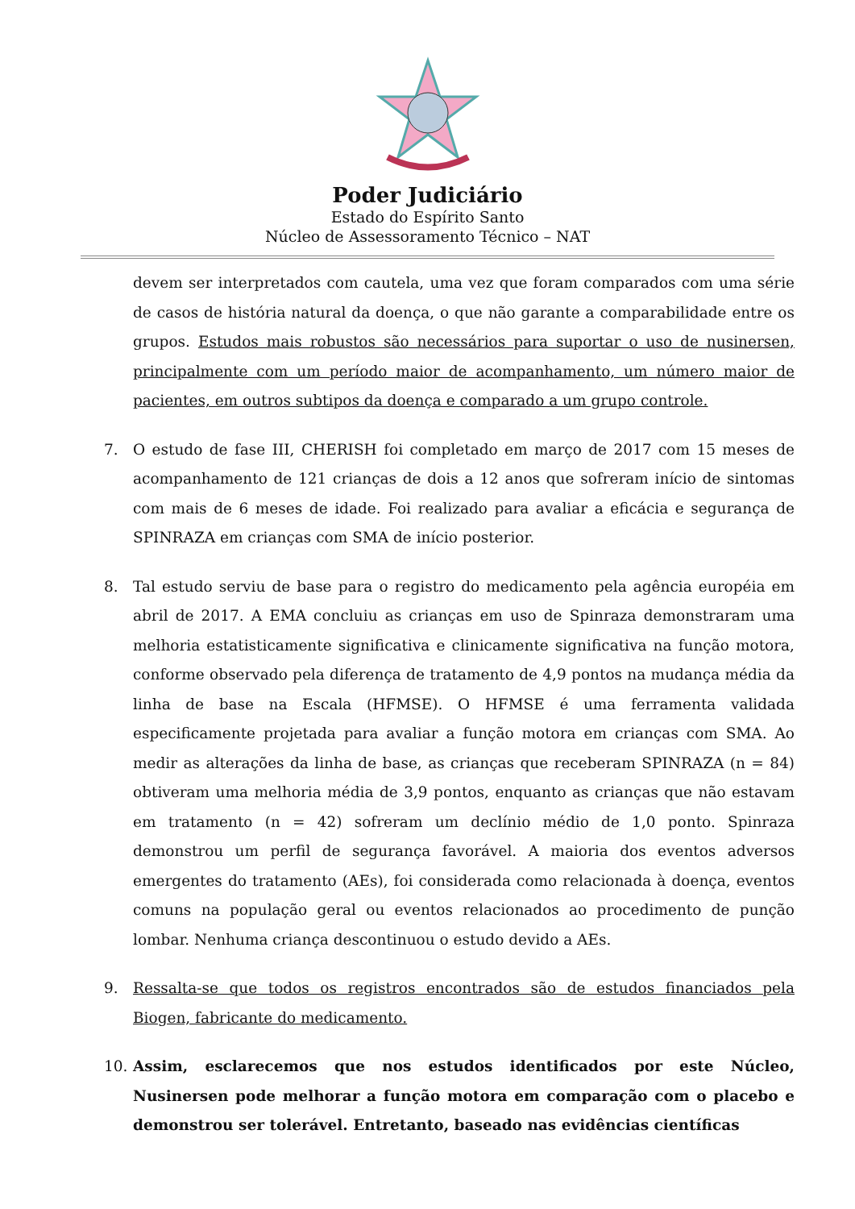Poder Judiciário
Estado do Espírito Santo
Núcleo de Assessoramento Técnico – NAT
devem ser interpretados com cautela, uma vez que foram comparados com uma série de casos de história natural da doença, o que não garante a comparabilidade entre os grupos. Estudos mais robustos são necessários para suportar o uso de nusinersen, principalmente com um período maior de acompanhamento, um número maior de pacientes, em outros subtipos da doença e comparado a um grupo controle.
7. O estudo de fase III, CHERISH foi completado em março de 2017 com 15 meses de acompanhamento de 121 crianças de dois a 12 anos que sofreram início de sintomas com mais de 6 meses de idade. Foi realizado para avaliar a eficácia e segurança de SPINRAZA em crianças com SMA de início posterior.
8. Tal estudo serviu de base para o registro do medicamento pela agência européia em abril de 2017. A EMA concluiu as crianças em uso de Spinraza demonstraram uma melhoria estatisticamente significativa e clinicamente significativa na função motora, conforme observado pela diferença de tratamento de 4,9 pontos na mudança média da linha de base na Escala (HFMSE). O HFMSE é uma ferramenta validada especificamente projetada para avaliar a função motora em crianças com SMA. Ao medir as alterações da linha de base, as crianças que receberam SPINRAZA (n = 84) obtiveram uma melhoria média de 3,9 pontos, enquanto as crianças que não estavam em tratamento (n = 42) sofreram um declínio médio de 1,0 ponto. Spinraza demonstrou um perfil de segurança favorável. A maioria dos eventos adversos emergentes do tratamento (AEs), foi considerada como relacionada à doença, eventos comuns na população geral ou eventos relacionados ao procedimento de punção lombar. Nenhuma criança descontinuou o estudo devido a AEs.
9. Ressalta-se que todos os registros encontrados são de estudos financiados pela Biogen, fabricante do medicamento.
10. Assim, esclarecemos que nos estudos identificados por este Núcleo, Nusinersen pode melhorar a função motora em comparação com o placebo e demonstrou ser tolerável. Entretanto, baseado nas evidências científicas